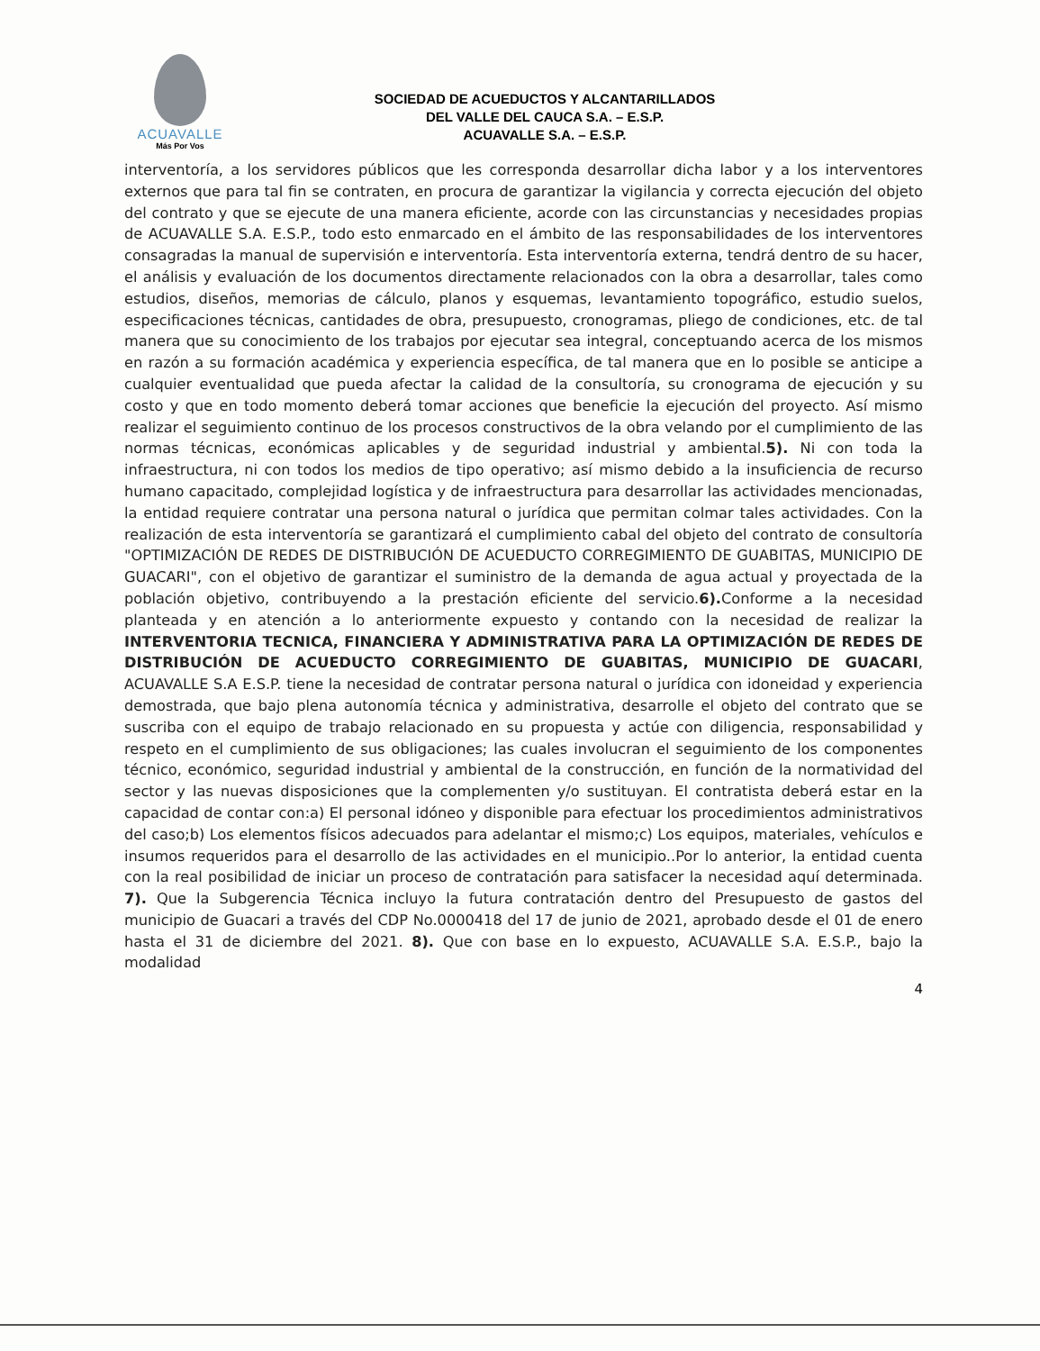ACUAVALLE
Más Por Vos
SOCIEDAD DE ACUEDUCTOS Y ALCANTARILLADOS
DEL VALLE DEL CAUCA S.A. – E.S.P.
ACUAVALLE S.A. – E.S.P.
interventoría, a los servidores públicos que les corresponda desarrollar dicha labor y a los interventores externos que para tal fin se contraten, en procura de garantizar la vigilancia y correcta ejecución del objeto del contrato y que se ejecute de una manera eficiente, acorde con las circunstancias y necesidades propias de ACUAVALLE S.A. E.S.P., todo esto enmarcado en el ámbito de las responsabilidades de los interventores consagradas la manual de supervisión e interventoría. Esta interventoría externa, tendrá dentro de su hacer, el análisis y evaluación de los documentos directamente relacionados con la obra a desarrollar, tales como estudios, diseños, memorias de cálculo, planos y esquemas, levantamiento topográfico, estudio suelos, especificaciones técnicas, cantidades de obra, presupuesto, cronogramas, pliego de condiciones, etc. de tal manera que su conocimiento de los trabajos por ejecutar sea integral, conceptuando acerca de los mismos en razón a su formación académica y experiencia específica, de tal manera que en lo posible se anticipe a cualquier eventualidad que pueda afectar la calidad de la consultoría, su cronograma de ejecución y su costo y que en todo momento deberá tomar acciones que beneficie la ejecución del proyecto. Así mismo realizar el seguimiento continuo de los procesos constructivos de la obra velando por el cumplimiento de las normas técnicas, económicas aplicables y de seguridad industrial y ambiental.5). Ni con toda la infraestructura, ni con todos los medios de tipo operativo; así mismo debido a la insuficiencia de recurso humano capacitado, complejidad logística y de infraestructura para desarrollar las actividades mencionadas, la entidad requiere contratar una persona natural o jurídica que permitan colmar tales actividades. Con la realización de esta interventoría se garantizará el cumplimiento cabal del objeto del contrato de consultoría "OPTIMIZACIÓN DE REDES DE DISTRIBUCIÓN DE ACUEDUCTO CORREGIMIENTO DE GUABITAS, MUNICIPIO DE GUACARI", con el objetivo de garantizar el suministro de la demanda de agua actual y proyectada de la población objetivo, contribuyendo a la prestación eficiente del servicio.6). Conforme a la necesidad planteada y en atención a lo anteriormente expuesto y contando con la necesidad de realizar la INTERVENTORIA TECNICA, FINANCIERA Y ADMINISTRATIVA PARA LA OPTIMIZACIÓN DE REDES DE DISTRIBUCIÓN DE ACUEDUCTO CORREGIMIENTO DE GUABITAS, MUNICIPIO DE GUACARI, ACUAVALLE S.A E.S.P. tiene la necesidad de contratar persona natural o jurídica con idoneidad y experiencia demostrada, que bajo plena autonomía técnica y administrativa, desarrolle el objeto del contrato que se suscriba con el equipo de trabajo relacionado en su propuesta y actúe con diligencia, responsabilidad y respeto en el cumplimiento de sus obligaciones; las cuales involucran el seguimiento de los componentes técnico, económico, seguridad industrial y ambiental de la construcción, en función de la normatividad del sector y las nuevas disposiciones que la complementen y/o sustituyan. El contratista deberá estar en la capacidad de contar con:a) El personal idóneo y disponible para efectuar los procedimientos administrativos del caso;b) Los elementos físicos adecuados para adelantar el mismo;c) Los equipos, materiales, vehículos e insumos requeridos para el desarrollo de las actividades en el municipio..Por lo anterior, la entidad cuenta con la real posibilidad de iniciar un proceso de contratación para satisfacer la necesidad aquí determinada. 7). Que la Subgerencia Técnica incluyo la futura contratación dentro del Presupuesto de gastos del municipio de Guacari a través del CDP No.0000418 del 17 de junio de 2021, aprobado desde el 01 de enero hasta el 31 de diciembre del 2021. 8). Que con base en lo expuesto, ACUAVALLE S.A. E.S.P., bajo la modalidad
4